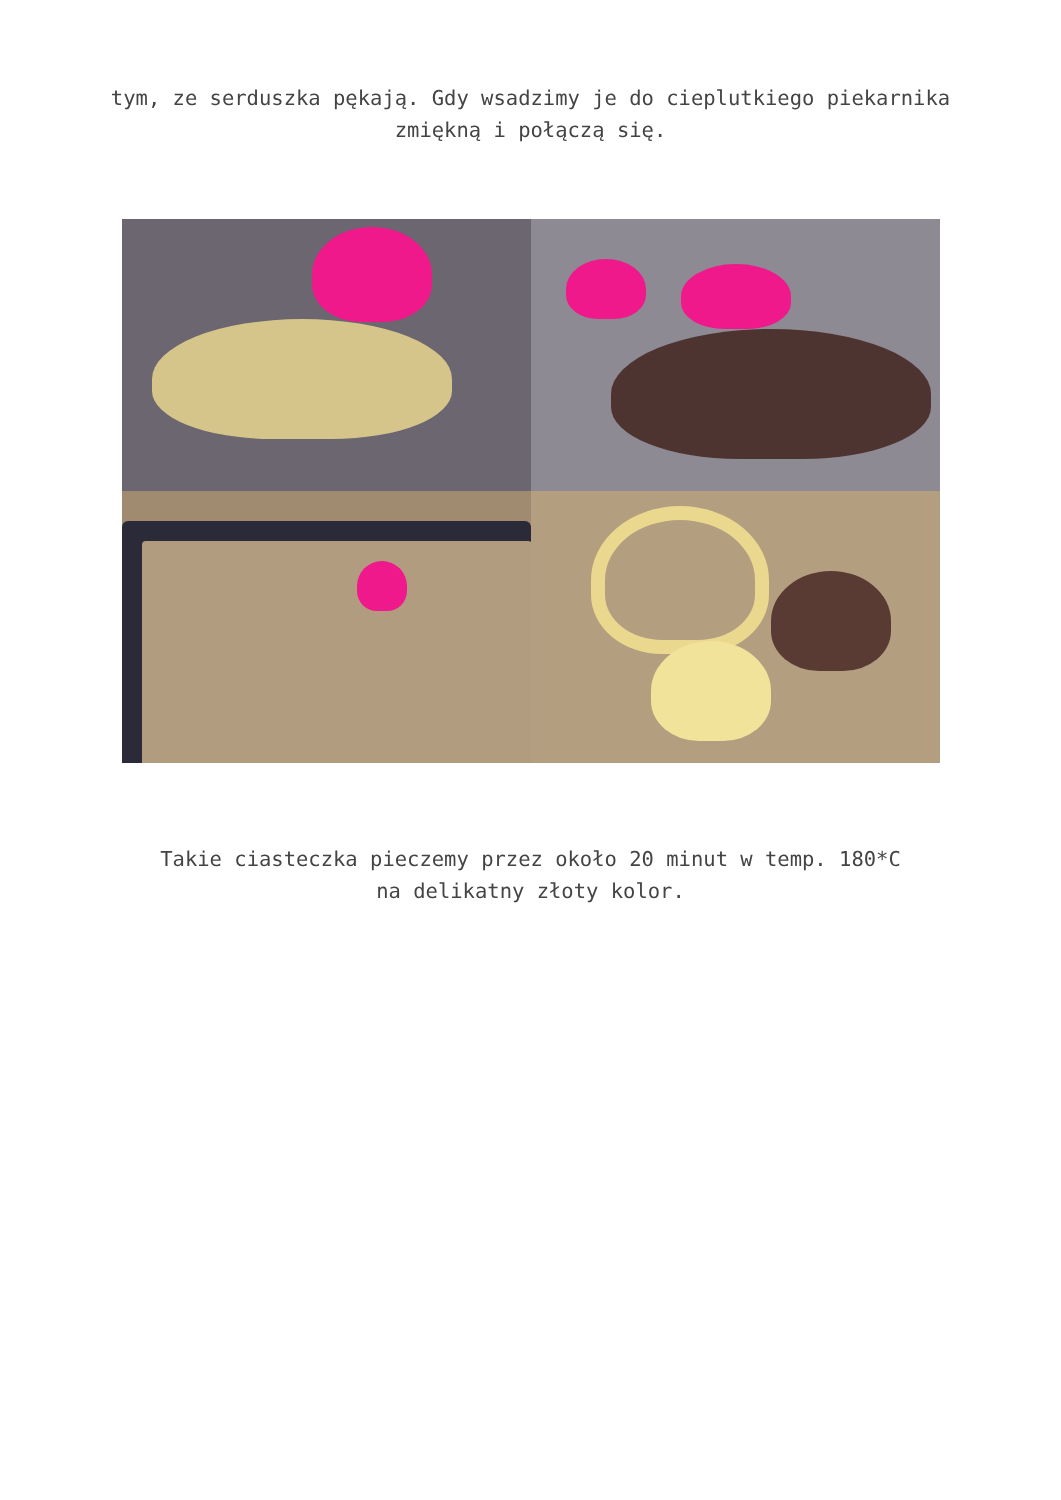tym, ze serduszka pękają. Gdy wsadzimy je do cieplutkiego piekarnika zmiękną i połączą się.
Takie ciasteczka pieczemy przez około 20 minut w temp. 180*C
na delikatny złoty kolor.